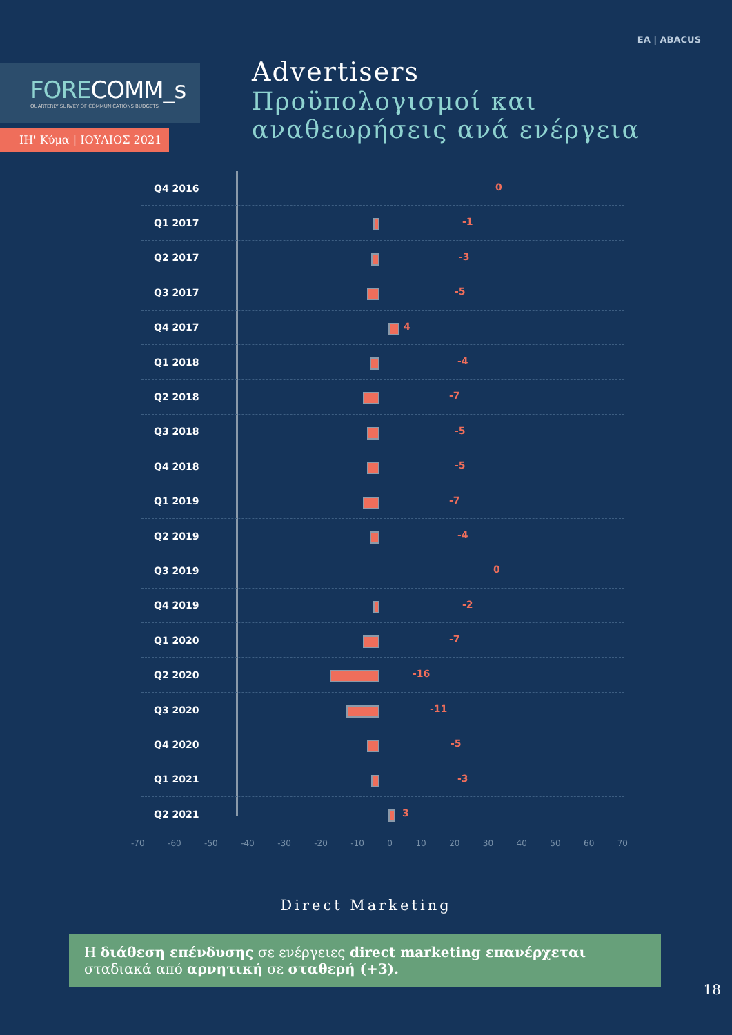ΕΑ | ABACUS
FORECOMM_s
QUARTERLY SURVEY OF COMMUNICATIONS BUDGETS
ΙΗ' Κύμα | ΙΟΥΛΙΟΣ 2021
Advertisers
Προϋπολογισμοί και
αναθεωρήσεις ανά ενέργεια
Q4 2016
0
Q1 2017
-1
Q2 2017
-3
Q3 2017
-5
Q4 2017
4
Q1 2018
-4
Q2 2018
-7
Q3 2018
-5
Q4 2018
-5
Q1 2019
-7
Q2 2019
-4
Q3 2019
0
Q4 2019
-2
Q1 2020
-7
Q2 2020
-16
Q3 2020
-11
Q4 2020
-5
Q1 2021
-3
Q2 2021
3
-70 -60 -50 -40 -30 -20 -10 0 10 20 30 40 50 60 70
Direct Marketing
Η διάθεση επένδυσης σε ενέργειες direct marketing επανέρχεται σταδιακά από αρνητική σε σταθερή (+3).
18